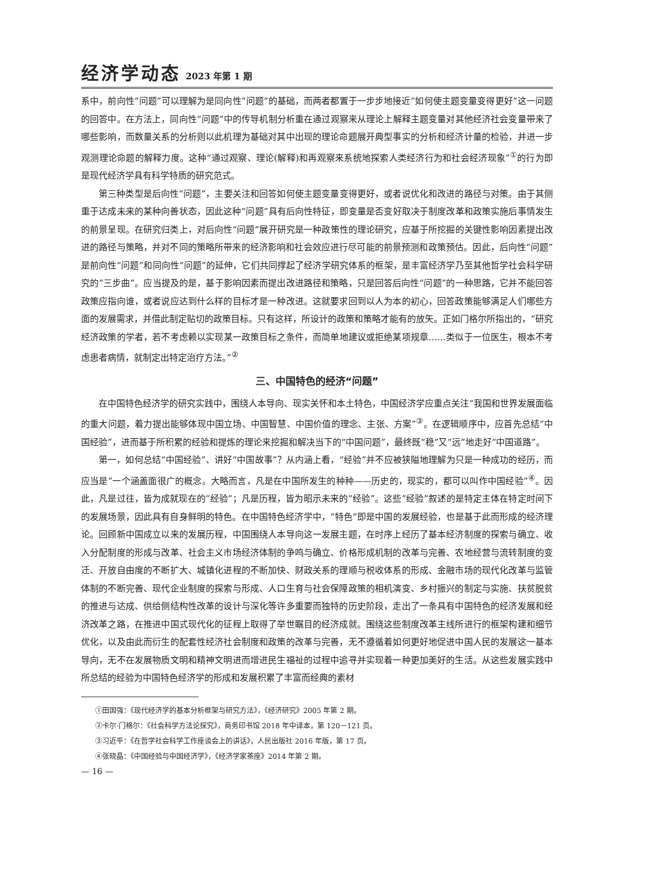经济学动态 2023 年第 1 期
系中，前向性“问题”可以理解为是同向性“问题”的基础，而两者都置于一步步地接近“如何使主题变量变得更好”这一问题的回答中。在方法上，同向性“问题”中的传导机制分析重在通过观察来从理论上解释主题变量对其他经济社会变量带来了哪些影响，而数量关系的分析则以此机理为基础对其中出现的理论命题展开典型事实的分析和经济计量的检验，并进一步观测理论命题的解释力度。这种“通过观察、理论(解释)和再观察来系统地探索人类经济行为和社会经济现象”<sup>①</sup>的行为即是现代经济学具有科学特质的研究范式。
第三种类型是后向性“问题”，主要关注和回答如何使主题变量变得更好，或者说优化和改进的路径与对策。由于其侧重于达成未来的某种向善状态，因此这种“问题”具有后向性特征，即变量是否变好取决于制度改革和政策实施后事情发生的前景呈现。在研究归类上，对后向性“问题”展开研究是一种政策性的理论研究，应基于所挖掘的关键性影响因素提出改进的路径与策略，并对不同的策略所带来的经济影响和社会效应进行尽可能的前景预测和政策预估。因此，后向性“问题”是前向性“问题”和同向性“问题”的延伸，它们共同撑起了经济学研究体系的框架，是丰富经济学乃至其他哲学社会科学研究的“三步曲”。应当提及的是，基于影响因素而提出改进路径和策略，只是回答后向性“问题”的一种思路，它并不能回答政策应指向谁，或者说应达到什么样的目标才是一种改进。这就要求回到以人为本的初心，回答政策能够满足人们哪些方面的发展需求，并借此制定贴切的政策目标。只有这样，所设计的政策和策略才能有的放矢。正如门格尔所指出的，“研究经济政策的学者，若不考虑赖以实现某一政策目标之条件，而简单地建议或拒绝某项规章……类似于一位医生，根本不考虑患者病情，就制定出特定治疗方法。”<sup>②</sup>
三、中国特色的经济“问题”
在中国特色经济学的研究实践中，围绕人本导向、现实关怀和本土特色，中国经济学应重点关注“我国和世界发展面临的重大问题，着力提出能够体现中国立场、中国智慧、中国价值的理念、主张、方案”<sup>③</sup>。在逻辑顺序中，应首先总结“中国经验”，进而基于所积累的经验和提炼的理论来挖掘和解决当下的“中国问题”，最终既“稳”又“远”地走好“中国道路”。
第一，如何总结“中国经验”、讲好“中国故事”？从内涵上看，“经验”并不应被狭隘地理解为只是一种成功的经历，而应当是“一个涵盖面很广的概念。大略而言，凡是在中国所发生的种种——历史的，现实的，都可以叫作中国经验”<sup>④</sup>。因此，凡是过往，皆为成就现在的“经验”；凡是历程，皆为昭示未来的“经验”。这些“经验”叙述的是特定主体在特定时间下的发展场景，因此具有自身鲜明的特色。在中国特色经济学中，“特色”即是中国的发展经验，也是基于此而形成的经济理论。回顾新中国成立以来的发展历程，中国围绕人本导向这一发展主题，在时序上经历了基本经济制度的探索与确立、收入分配制度的形成与改革、社会主义市场经济体制的争鸣与确立、价格形成机制的改革与完善、农地经营与流转制度的变迁、开放自由度的不断扩大、城镇化进程的不断加快、财政关系的理顺与税收体系的形成、金融市场的现代化改革与监管体制的不断完善、现代企业制度的探索与形成、人口生育与社会保障政策的相机演变、乡村振兴的制定与实施、扶贫脱贫的推进与达成、供给侧结构性改革的设计与深化等许多重要而独特的历史阶段，走出了一条具有中国特色的经济发展和经济改革之路，在推进中国式现代化的征程上取得了举世瞩目的经济成就。围绕这些制度改革主线所进行的框架构建和细节优化，以及由此而衍生的配套性经济社会制度和政策的改革与完善，无不遵循着如何更好地促进中国人民的发展这一基本导向，无不在发展物质文明和精神文明进而增进民生福祉的过程中追寻并实现着一种更加美好的生活。从这些发展实践中所总结的经验为中国特色经济学的形成和发展积累了丰富而经典的素材
①田国强：《现代经济学的基本分析框架与研究方法》，《经济研究》2005 年第 2 期。
②卡尔·门格尔：《社会科学方法论探究》，商务印书馆 2018 年中译本，第 120－121 页。
③习近平：《在哲学社会科学工作座谈会上的讲话》，人民出版社 2016 年版，第 17 页。
④张晓晶：《中国经验与中国经济学》，《经济学家茶座》2014 年第 2 期。
— 16 —